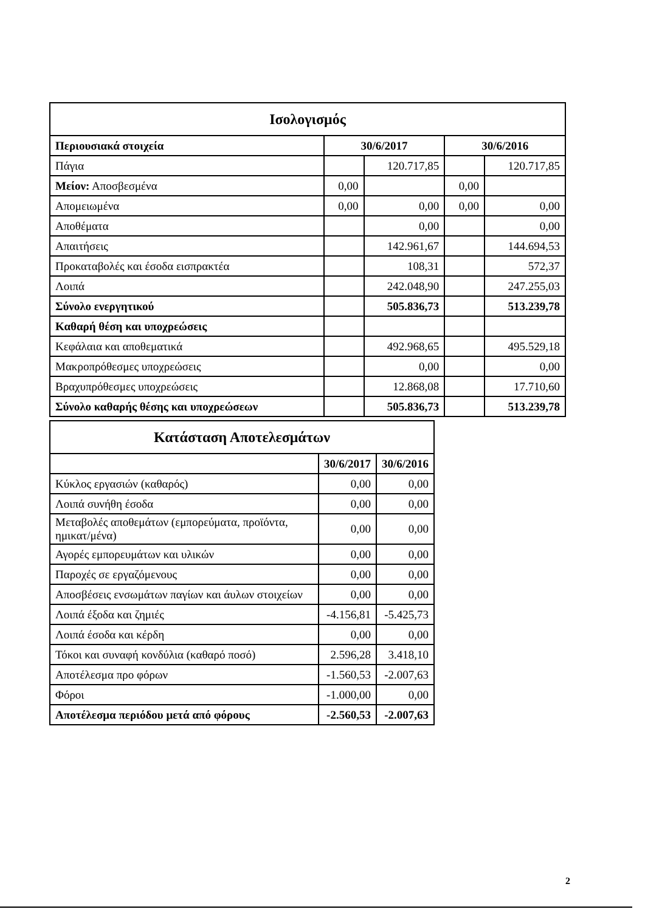| Ισολογισμός | | | | |
| --- | --- | --- | --- | --- |
| Περιουσιακά στοιχεία | 30/6/2017 | | 30/6/2016 | |
| Πάγια | | 120.717,85 | | 120.717,85 |
| Μείον: Αποσβεσμένα | 0,00 | | 0,00 | |
| Απομειωμένα | 0,00 | 0,00 | 0,00 | 0,00 |
| Αποθέματα | | 0,00 | | 0,00 |
| Απαιτήσεις | | 142.961,67 | | 144.694,53 |
| Προκαταβολές και έσοδα εισπρακτέα | | 108,31 | | 572,37 |
| Λοιπά | | 242.048,90 | | 247.255,03 |
| Σύνολο ενεργητικού | | 505.836,73 | | 513.239,78 |
| Καθαρή θέση και υποχρεώσεις | | | | |
| Κεφάλαια και αποθεματικά | | 492.968,65 | | 495.529,18 |
| Μακροπρόθεσμες υποχρεώσεις | | 0,00 | | 0,00 |
| Βραχυπρόθεσμες υποχρεώσεις | | 12.868,08 | | 17.710,60 |
| Σύνολο καθαρής θέσης και υποχρεώσεων | | 505.836,73 | | 513.239,78 |
| Κατάσταση Αποτελεσμάτων | | |
| --- | --- | --- |
| | 30/6/2017 | 30/6/2016 |
| Κύκλος εργασιών (καθαρός) | 0,00 | 0,00 |
| Λοιπά συνήθη έσοδα | 0,00 | 0,00 |
| Μεταβολές αποθεμάτων (εμπορεύματα, προϊόντα, ημικατ/μένα) | 0,00 | 0,00 |
| Αγορές εμπορευμάτων και υλικών | 0,00 | 0,00 |
| Παροχές σε εργαζόμενους | 0,00 | 0,00 |
| Αποσβέσεις ενσωμάτων παγίων και άυλων στοιχείων | 0,00 | 0,00 |
| Λοιπά έξοδα και ζημιές | -4.156,81 | -5.425,73 |
| Λοιπά έσοδα και κέρδη | 0,00 | 0,00 |
| Τόκοι και συναφή κονδύλια (καθαρό ποσό) | 2.596,28 | 3.418,10 |
| Αποτέλεσμα προ φόρων | -1.560,53 | -2.007,63 |
| Φόροι | -1.000,00 | 0,00 |
| Αποτέλεσμα περιόδου μετά από φόρους | -2.560,53 | -2.007,63 |
2